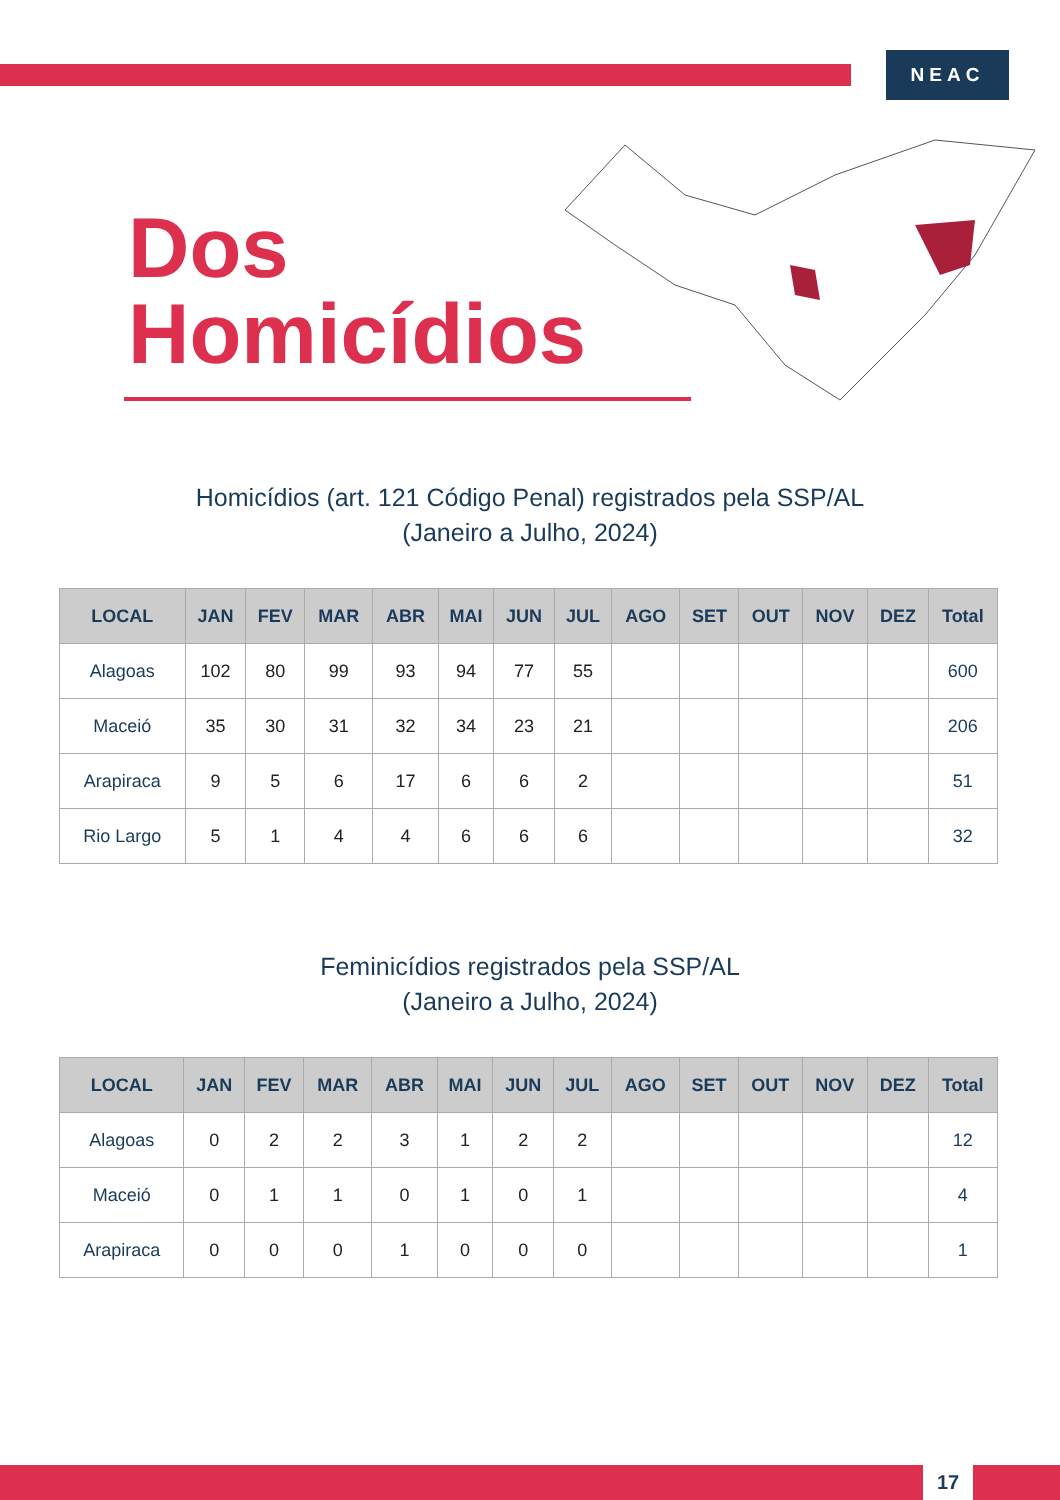NEAC
Dos
Homicídios
Homicídios (art. 121 Código Penal) registrados pela SSP/AL
(Janeiro a Julho, 2024)
| LOCAL | JAN | FEV | MAR | ABR | MAI | JUN | JUL | AGO | SET | OUT | NOV | DEZ | Total |
| --- | --- | --- | --- | --- | --- | --- | --- | --- | --- | --- | --- | --- | --- |
| Alagoas | 102 | 80 | 99 | 93 | 94 | 77 | 55 | | | | | | 600 |
| Maceió | 35 | 30 | 31 | 32 | 34 | 23 | 21 | | | | | | 206 |
| Arapiraca | 9 | 5 | 6 | 17 | 6 | 6 | 2 | | | | | | 51 |
| Rio Largo | 5 | 1 | 4 | 4 | 6 | 6 | 6 | | | | | | 32 |
Feminicídios registrados pela SSP/AL
(Janeiro a Julho, 2024)
| LOCAL | JAN | FEV | MAR | ABR | MAI | JUN | JUL | AGO | SET | OUT | NOV | DEZ | Total |
| --- | --- | --- | --- | --- | --- | --- | --- | --- | --- | --- | --- | --- | --- |
| Alagoas | 0 | 2 | 2 | 3 | 1 | 2 | 2 | | | | | | 12 |
| Maceió | 0 | 1 | 1 | 0 | 1 | 0 | 1 | | | | | | 4 |
| Arapiraca | 0 | 0 | 0 | 1 | 0 | 0 | 0 | | | | | | 1 |
17